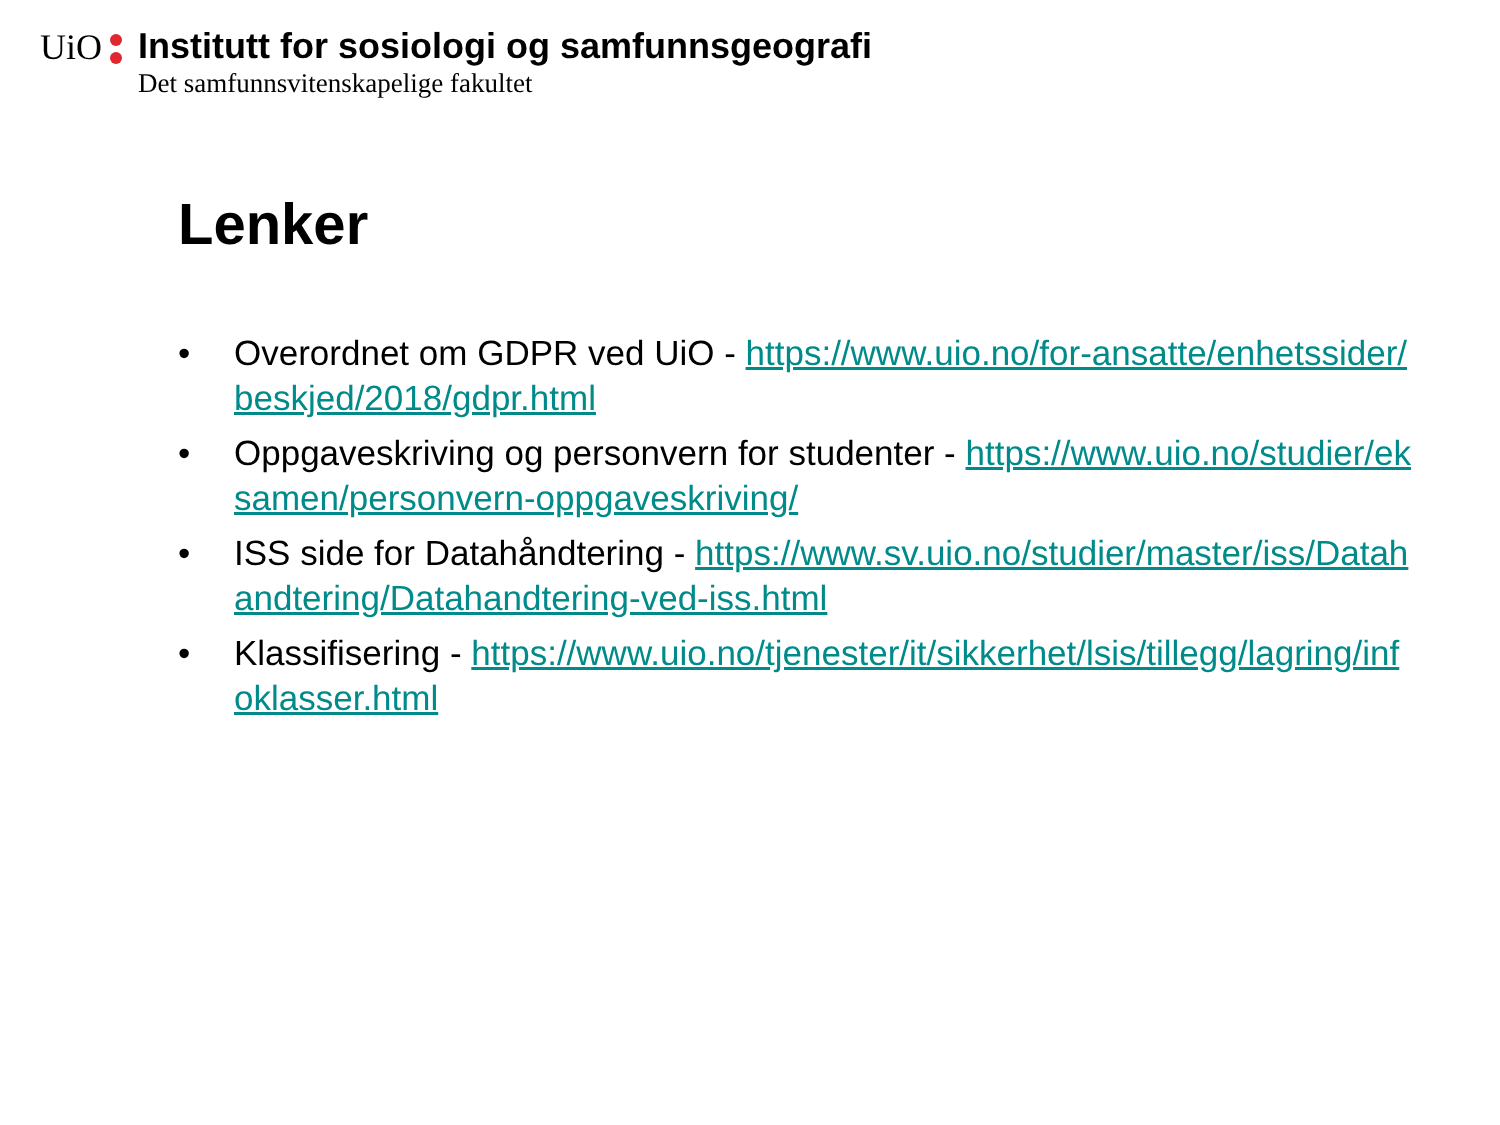UiO
Institutt for sosiologi og samfunnsgeografi
Det samfunnsvitenskapelige fakultet
Lenker
• Overordnet om GDPR ved UiO - https://www.uio.no/for-ansatte/enhetssider/beskjed/2018/gdpr.html
• Oppgaveskriving og personvern for studenter - https://www.uio.no/studier/eksamen/personvern-oppgaveskriving/
• ISS side for Datahåndtering - https://www.sv.uio.no/studier/master/iss/Datahandtering/Datahandtering-ved-iss.html
• Klassifisering - https://www.uio.no/tjenester/it/sikkerhet/lsis/tillegg/lagring/infoklasser.html